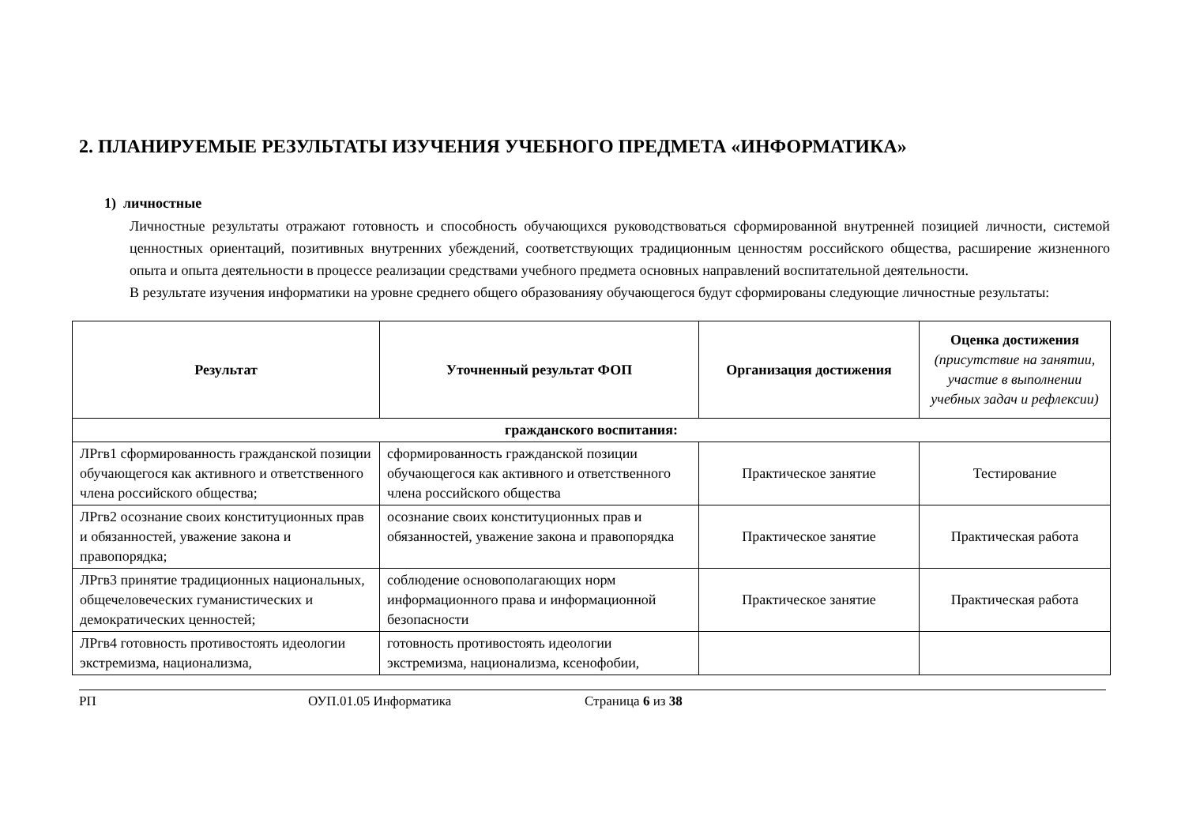2. ПЛАНИРУЕМЫЕ РЕЗУЛЬТАТЫ ИЗУЧЕНИЯ УЧЕБНОГО ПРЕДМЕТА «ИНФОРМАТИКА»
1) личностные
Личностные результаты отражают готовность и способность обучающихся руководствоваться сформированной внутренней позицией личности, системой ценностных ориентаций, позитивных внутренних убеждений, соответствующих традиционным ценностям российского общества, расширение жизненного опыта и опыта деятельности в процессе реализации средствами учебного предмета основных направлений воспитательной деятельности.
В результате изучения информатики на уровне среднего общего образованияу обучающегося будут сформированы следующие личностные результаты:
| Результат | Уточненный результат ФОП | Организация достижения | Оценка достижения (присутствие на занятии, участие в выполнении учебных задач и рефлексии) |
| --- | --- | --- | --- |
| гражданского воспитания: | | | |
| ЛРгв1 сформированность гражданской позиции обучающегося как активного и ответственного члена российского общества; | сформированность гражданской позиции обучающегося как активного и ответственного члена российского общества | Практическое занятие | Тестирование |
| ЛРгв2 осознание своих конституционных прав и обязанностей, уважение закона и правопорядка; | осознание своих конституционных прав и обязанностей, уважение закона и правопорядка | Практическое занятие | Практическая работа |
| ЛРгв3 принятие традиционных национальных, общечеловеческих гуманистических и демократических ценностей; | соблюдение основополагающих норм информационного права и информационной безопасности | Практическое занятие | Практическая работа |
| ЛРгв4 готовность противостоять идеологии экстремизма, национализма, | готовность противостоять идеологии экстремизма, национализма, ксенофобии, | | |
РП ОУП.01.05 Информатика Страница 6 из 38